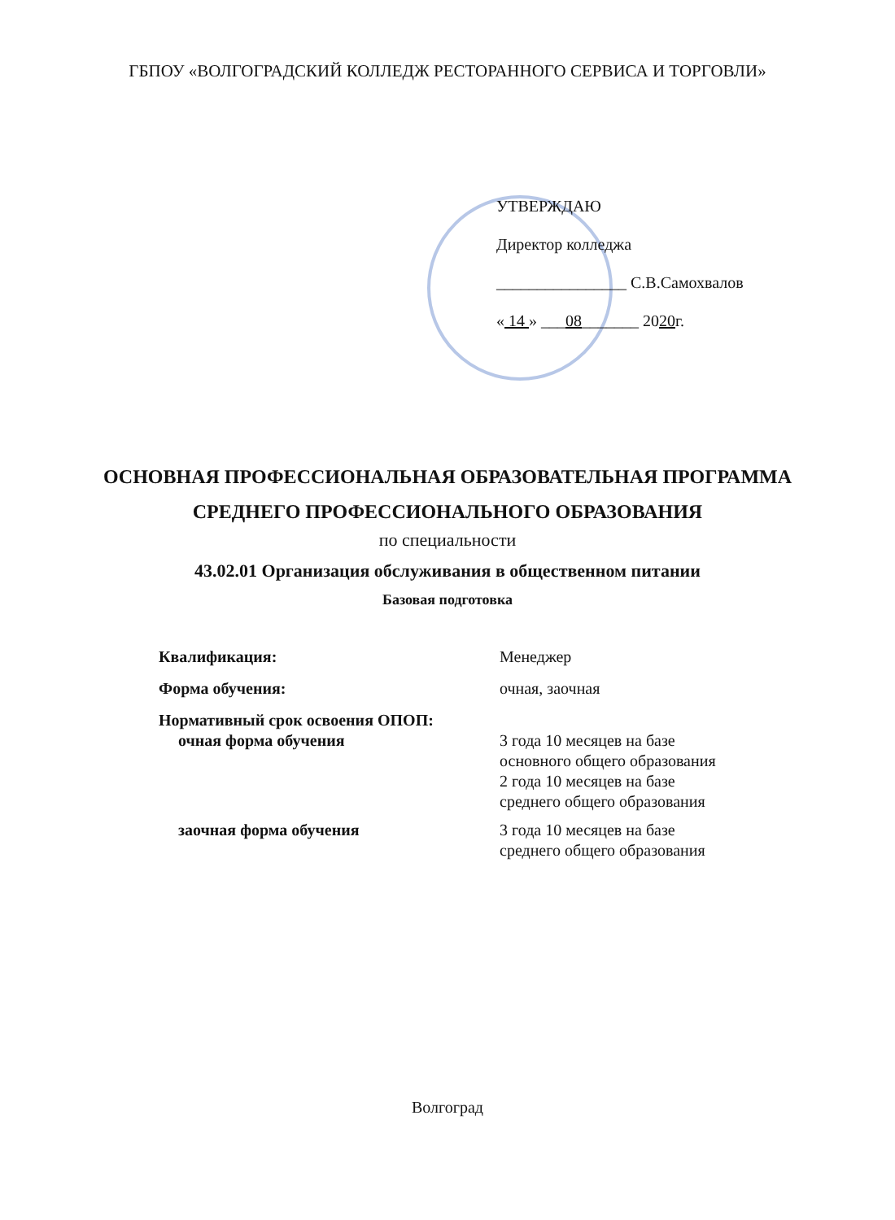ГБПОУ «ВОЛГОГРАДСКИЙ КОЛЛЕДЖ РЕСТОРАННОГО СЕРВИСА И ТОРГОВЛИ»
УТВЕРЖДАЮ
Директор колледжа
________________ С.В.Самохвалов
« 14 » ___08_______ 2020г.
ОСНОВНАЯ ПРОФЕССИОНАЛЬНАЯ ОБРАЗОВАТЕЛЬНАЯ ПРОГРАММА
СРЕДНЕГО ПРОФЕССИОНАЛЬНОГО ОБРАЗОВАНИЯ
по специальности
43.02.01 Организация обслуживания в общественном питании
Базовая подготовка
| Квалификация: | Менеджер |
| Форма обучения: | очная, заочная |
| Нормативный срок освоения ОПОП: | |
| очная форма обучения | 3 года 10 месяцев на базе основного общего образования 2 года 10 месяцев на базе среднего общего образования |
| заочная форма обучения | 3 года 10 месяцев на базе среднего общего образования |
Волгоград